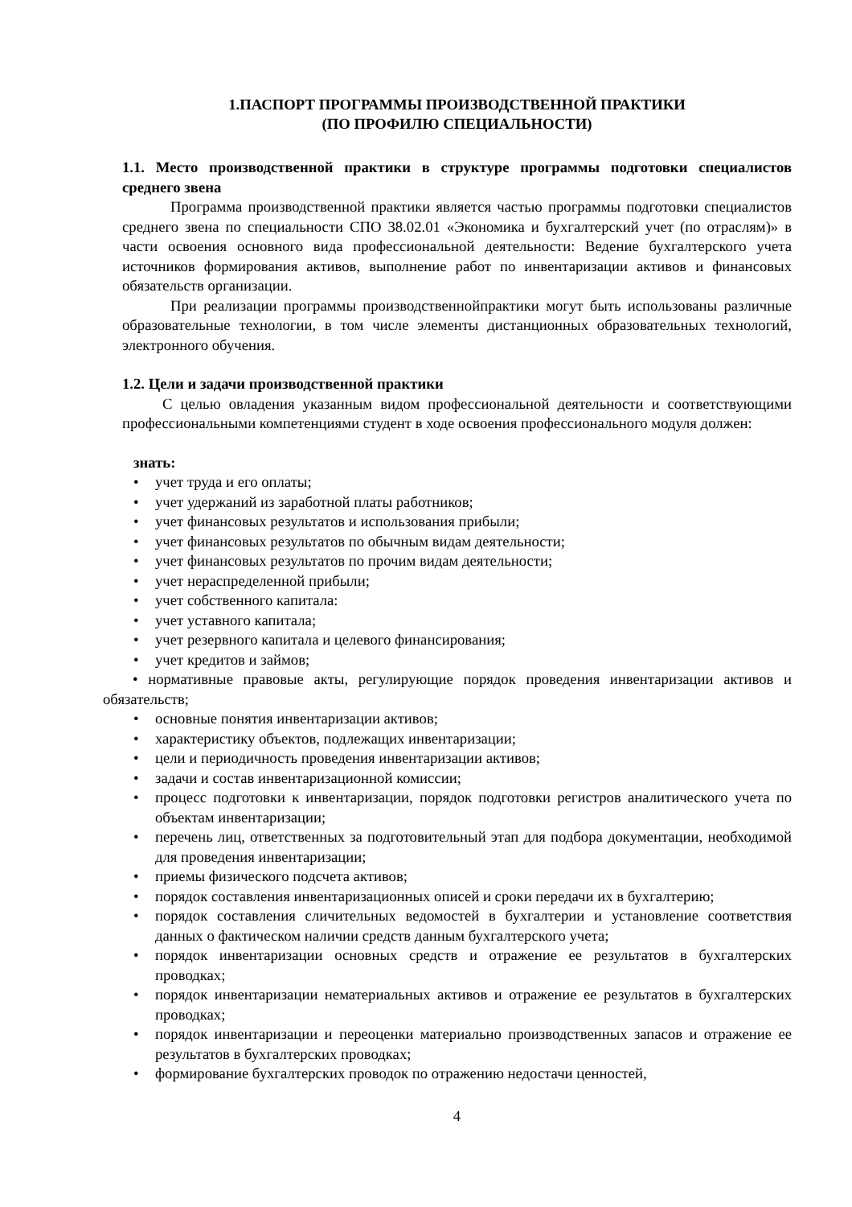1.ПАСПОРТ ПРОГРАММЫ ПРОИЗВОДСТВЕННОЙ ПРАКТИКИ
(ПО ПРОФИЛЮ СПЕЦИАЛЬНОСТИ)
1.1. Место производственной практики в структуре программы подготовки специалистов среднего звена
Программа производственной практики является частью программы подготовки специалистов среднего звена по специальности СПО 38.02.01 «Экономика и бухгалтерский учет (по отраслям)» в части освоения основного вида профессиональной деятельности: Ведение бухгалтерского учета источников формирования активов, выполнение работ по инвентаризации активов и финансовых обязательств организации.
При реализации программы производственнойпрактики могут быть использованы различные образовательные технологии, в том числе элементы дистанционных образовательных технологий, электронного обучения.
1.2. Цели и задачи производственной практики
С целью овладения указанным видом профессиональной деятельности и соответствующими профессиональными компетенциями студент в ходе освоения профессионального модуля должен:
знать:
• учет труда и его оплаты;
• учет удержаний из заработной платы работников;
• учет финансовых результатов и использования прибыли;
• учет финансовых результатов по обычным видам деятельности;
• учет финансовых результатов по прочим видам деятельности;
• учет нераспределенной прибыли;
• учет собственного капитала:
• учет уставного капитала;
• учет резервного капитала и целевого финансирования;
• учет кредитов и займов;
• нормативные правовые акты, регулирующие порядок проведения инвентаризации активов и обязательств;
• основные понятия инвентаризации активов;
• характеристику объектов, подлежащих инвентаризации;
• цели и периодичность проведения инвентаризации активов;
• задачи и состав инвентаризационной комиссии;
• процесс подготовки к инвентаризации, порядок подготовки регистров аналитического учета по объектам инвентаризации;
• перечень лиц, ответственных за подготовительный этап для подбора документации, необходимой для проведения инвентаризации;
• приемы физического подсчета активов;
• порядок составления инвентаризационных описей и сроки передачи их в бухгалтерию;
• порядок составления сличительных ведомостей в бухгалтерии и установление соответствия данных о фактическом наличии средств данным бухгалтерского учета;
• порядок инвентаризации основных средств и отражение ее результатов в бухгалтерских проводках;
• порядок инвентаризации нематериальных активов и отражение ее результатов в бухгалтерских проводках;
• порядок инвентаризации и переоценки материально производственных запасов и отражение ее результатов в бухгалтерских проводках;
• формирование бухгалтерских проводок по отражению недостачи ценностей,
4